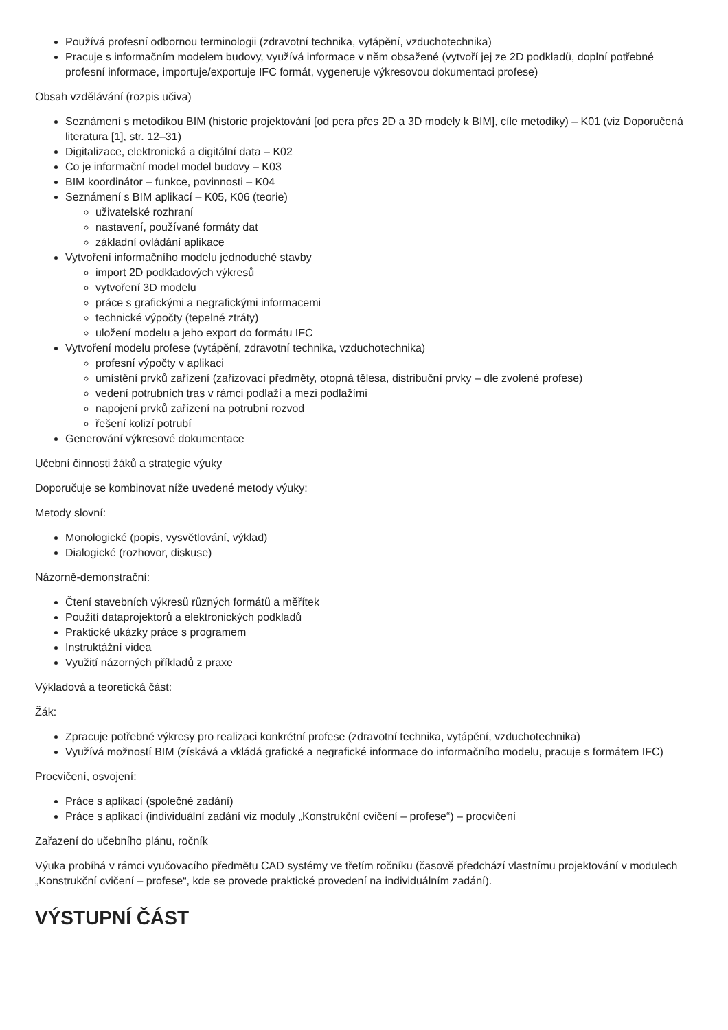Používá profesní odbornou terminologii (zdravotní technika, vytápění, vzduchotechnika)
Pracuje s informačním modelem budovy, využívá informace v něm obsažené (vytvoří jej ze 2D podkladů, doplní potřebné profesní informace, importuje/exportuje IFC formát, vygeneruje výkresovou dokumentaci profese)
Obsah vzdělávání (rozpis učiva)
Seznámení s metodikou BIM (historie projektování [od pera přes 2D a 3D modely k BIM], cíle metodiky) – K01 (viz Doporučená literatura [1], str. 12–31)
Digitalizace, elektronická a digitální data – K02
Co je informační model model budovy – K03
BIM koordinátor – funkce, povinnosti – K04
Seznámení s BIM aplikací – K05, K06 (teorie)
uživatelské rozhraní
nastavení, používané formáty dat
základní ovládání aplikace
Vytvoření informačního modelu jednoduché stavby
import 2D podkladových výkresů
vytvoření 3D modelu
práce s grafickými a negrafickými informacemi
technické výpočty (tepelné ztráty)
uložení modelu a jeho export do formátu IFC
Vytvoření modelu profese (vytápění, zdravotní technika, vzduchotechnika)
profesní výpočty v aplikaci
umístění prvků zařízení (zařizovací předměty, otopná tělesa, distribuční prvky – dle zvolené profese)
vedení potrubních tras v rámci podlaží a mezi podlažími
napojení prvků zařízení na potrubní rozvod
řešení kolizí potrubí
Generování výkresové dokumentace
Učební činnosti žáků a strategie výuky
Doporučuje se kombinovat níže uvedené metody výuky:
Metody slovní:
Monologické (popis, vysvětlování, výklad)
Dialogické (rozhovor, diskuse)
Názorně-demonstrační:
Čtení stavebních výkresů různých formátů a měřítek
Použití dataprojektorů a elektronických podkladů
Praktické ukázky práce s programem
Instruktážní videa
Využití názorných příkladů z praxe
Výkladová a teoretická část:
Žák:
Zpracuje potřebné výkresy pro realizaci konkrétní profese (zdravotní technika, vytápění, vzduchotechnika)
Využívá možností BIM (získává a vkládá grafické a negrafické informace do informačního modelu, pracuje s formátem IFC)
Procvičení, osvojení:
Práce s aplikací (společné zadání)
Práce s aplikací (individuální zadání viz moduly „Konstrukční cvičení – profese“) – procvičení
Zařazení do učebního plánu, ročník
Výuka probíhá v rámci vyučovacího předmětu CAD systémy ve třetím ročníku (časově předchází vlastnímu projektování v modulech „Konstrukční cvičení – profese“, kde se provede praktické provedení na individuálním zadání).
VÝSTUPNÍ ČÁST